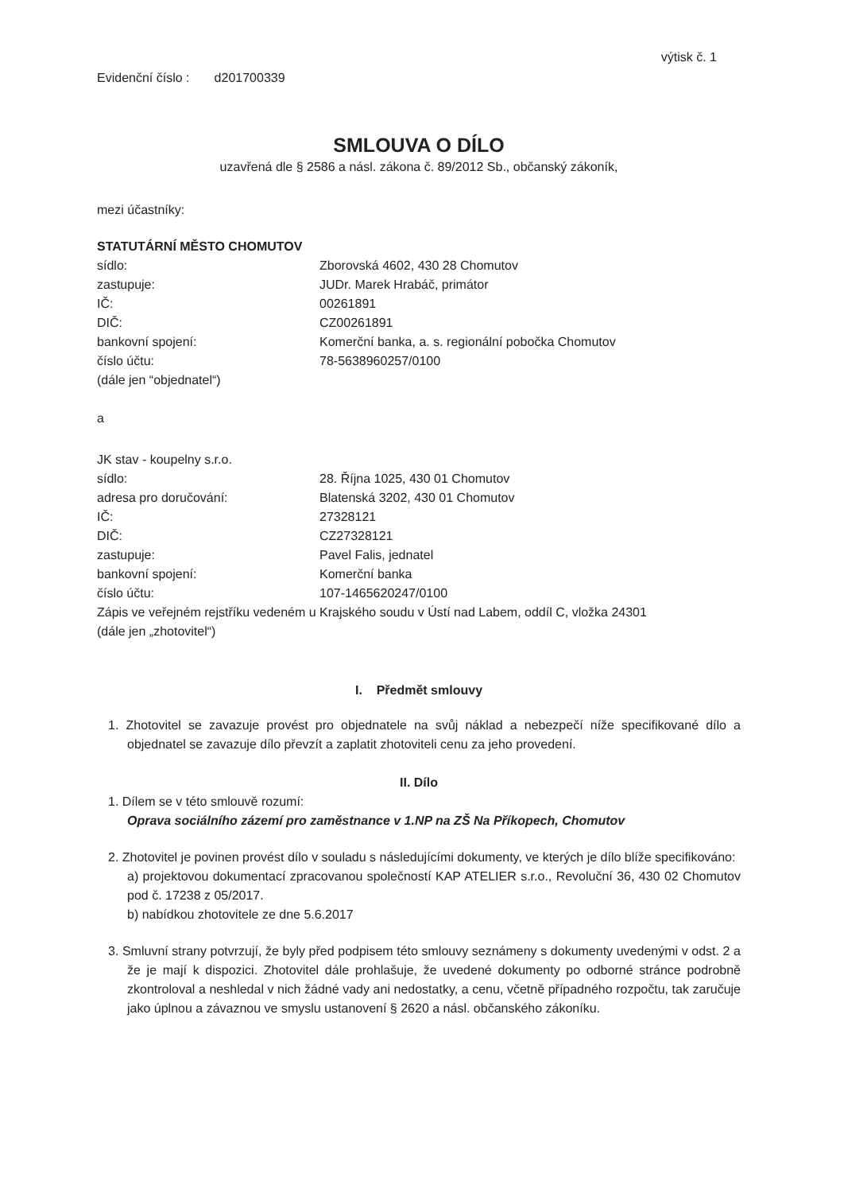výtisk č. 1
Evidenční číslo : d201700339
SMLOUVA O DÍLO
uzavřená dle § 2586 a násl. zákona č. 89/2012 Sb., občanský zákoník,
mezi účastníky:
STATUTÁRNÍ MĚSTO CHOMUTOV
sídlo: Zborovská 4602, 430 28 Chomutov
zastupuje: JUDr. Marek Hrabáč, primátor
IČ: 00261891
DIČ: CZ00261891
bankovní spojení: Komerční banka, a. s. regionální pobočka Chomutov
číslo účtu: 78-5638960257/0100
(dále jen “objednatel“)
a
JK stav - koupelny s.r.o.
sídlo: 28. Října 1025, 430 01 Chomutov
adresa pro doručování: Blatenská 3202, 430 01 Chomutov
IČ: 27328121
DIČ: CZ27328121
zastupuje: Pavel Falis, jednatel
bankovní spojení: Komerční banka
číslo účtu: 107-1465620247/0100
Zápis ve veřejném rejstříku vedeném u Krajského soudu v Ústí nad Labem, oddíl C, vložka 24301
(dále jen „zhotovitel“)
I. Předmět smlouvy
1. Zhotovitel se zavazuje provést pro objednatele na svůj náklad a nebezpečí níže specifikované dílo a objednatel se zavazuje dílo převzít a zaplatit zhotoviteli cenu za jeho provedení.
II. Dílo
1. Dílem se v této smlouvě rozumí:
Oprava sociálního zázemí pro zaměstnance v 1.NP na ZŠ Na Příkopech, Chomutov
2. Zhotovitel je povinen provést dílo v souladu s následujícími dokumenty, ve kterých je dílo blíže specifikováno:
a) projektovou dokumentací zpracovanou společností KAP ATELIER s.r.o., Revoluční 36, 430 02 Chomutov pod č. 17238 z 05/2017.
b) nabídkou zhotovitele ze dne 5.6.2017
3. Smluvní strany potvrzují, že byly před podpisem této smlouvy seznámeny s dokumenty uvedenými v odst. 2 a že je mají k dispozici. Zhotovitel dále prohlašuje, že uvedené dokumenty po odborné stránce podrobně zkontroloval a neshledal v nich žádné vady ani nedostatky, a cenu, včetně případného rozpočtu, tak zaručuje jako úplnou a závaznou ve smyslu ustanovení § 2620 a násl. občanského zákoníku.